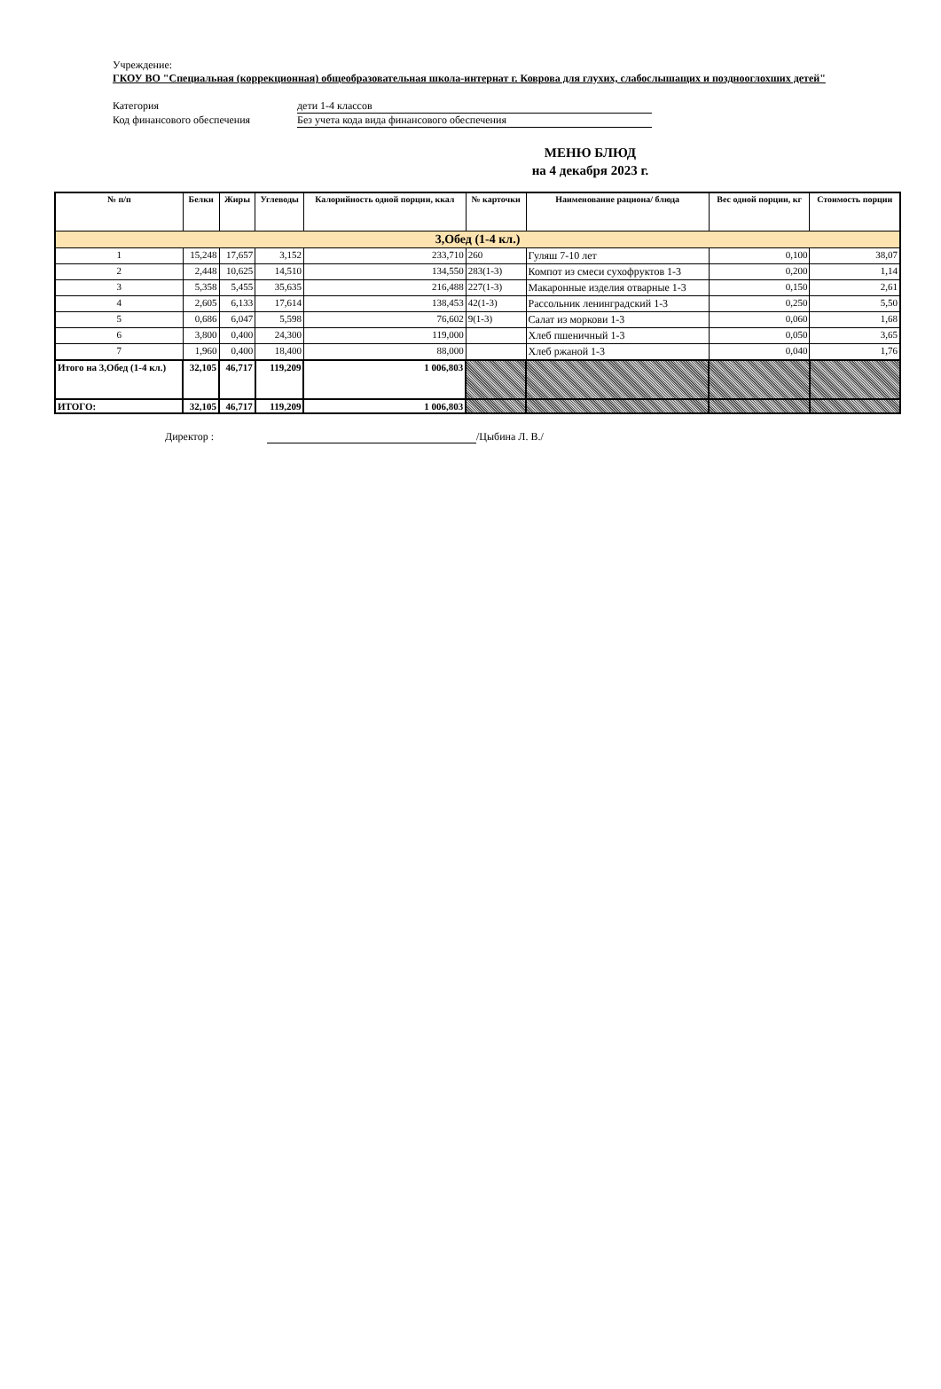Учреждение:
ГКОУ ВО "Специальная (коррекционная) общеобразовательная школа-интернат г. Коврова для глухих, слабослышащих и позднооглохших детей"
Категория дети 1-4 классов
Код финансового обеспечения Без учета кода вида финансового обеспечения
МЕНЮ БЛЮД
на 4 декабря 2023 г.
| № п/п | Белки | Жиры | Углеводы | Калорийность одной порции, ккал | № карточки | Наименование рациона/ блюда | Вес одной порции, кг | Стоимость порции |
| --- | --- | --- | --- | --- | --- | --- | --- | --- |
| 3,Обед (1-4 кл.) | | | | | | | | |
| 1 | 15,248 | 17,657 | 3,152 | 233,710 | 260 | Гуляш 7-10 лет | 0,100 | 38,07 |
| 2 | 2,448 | 10,625 | 14,510 | 134,550 | 283(1-3) | Компот из смеси сухофруктов 1-3 | 0,200 | 1,14 |
| 3 | 5,358 | 5,455 | 35,635 | 216,488 | 227(1-3) | Макаронные изделия отварные 1-3 | 0,150 | 2,61 |
| 4 | 2,605 | 6,133 | 17,614 | 138,453 | 42(1-3) | Рассольник ленинградский 1-3 | 0,250 | 5,50 |
| 5 | 0,686 | 6,047 | 5,598 | 76,602 | 9(1-3) | Салат из моркови 1-3 | 0,060 | 1,68 |
| 6 | 3,800 | 0,400 | 24,300 | 119,000 | | Хлеб пшеничный 1-3 | 0,050 | 3,65 |
| 7 | 1,960 | 0,400 | 18,400 | 88,000 | | Хлеб ржаной 1-3 | 0,040 | 1,76 |
| Итого на 3,Обед (1-4 кл.) | 32,105 | 46,717 | 119,209 | 1 006,803 | | | | |
| ИТОГО: | 32,105 | 46,717 | 119,209 | 1 006,803 | | | | |
Директор : /Цыбина Л. В./